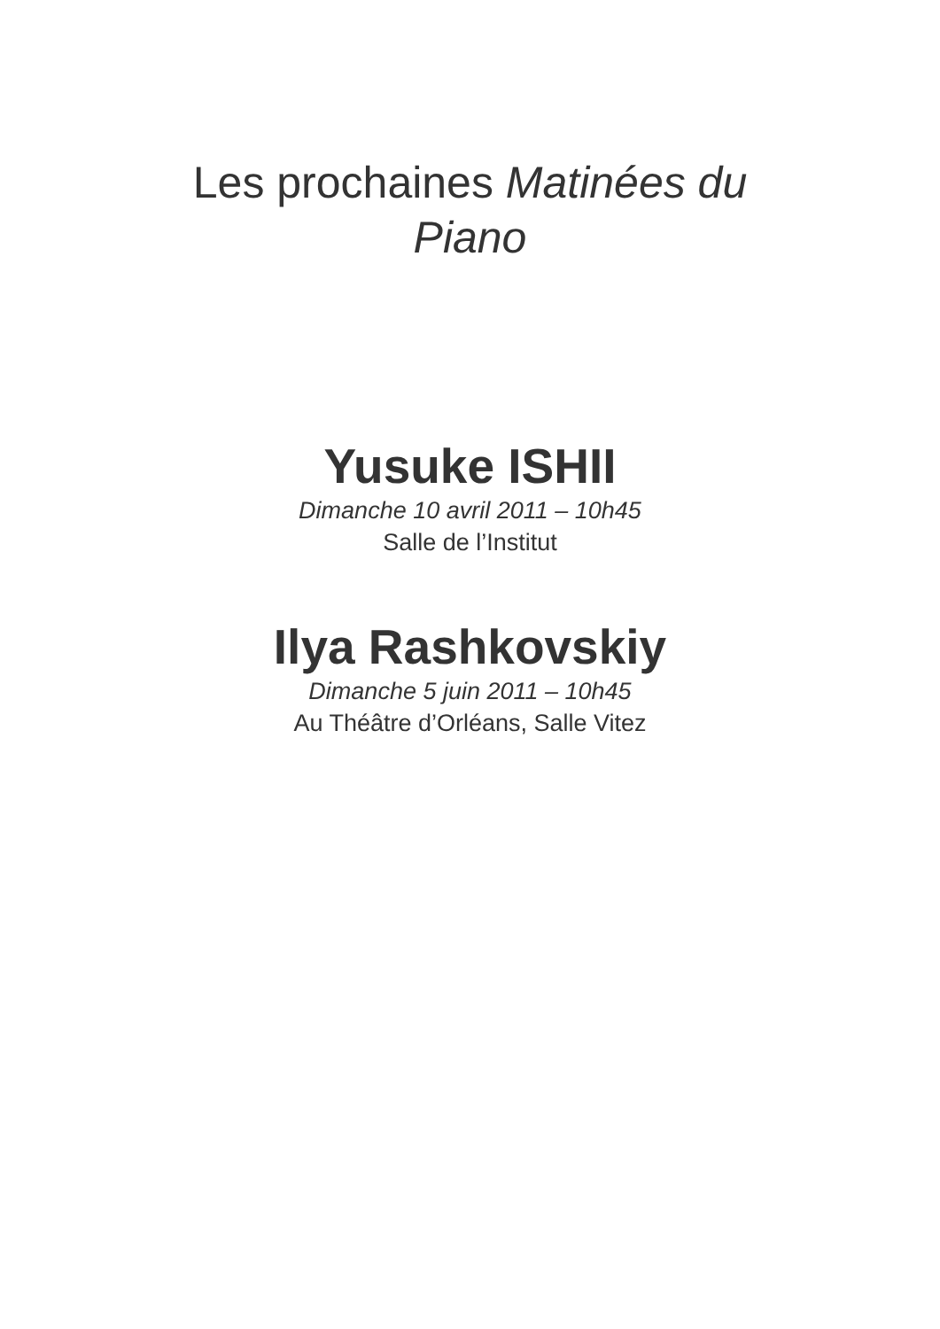Les prochaines Matinées du Piano
Yusuke ISHII
Dimanche 10 avril 2011 – 10h45
Salle de l’Institut
Ilya Rashkovskiy
Dimanche 5 juin 2011 – 10h45
Au Théâtre d’Orléans, Salle Vitez